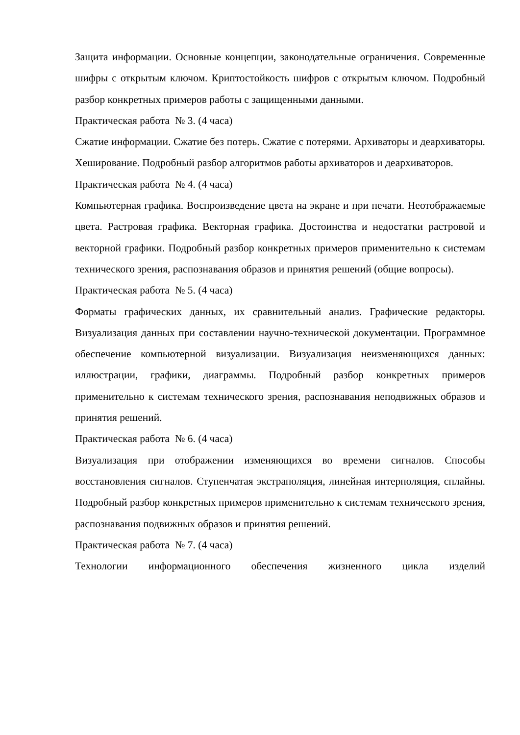Защита информации. Основные концепции, законодательные ограничения. Современные шифры с открытым ключом. Криптостойкость шифров с открытым ключом. Подробный разбор конкретных примеров работы с защищенными данными.
Практическая работа № 3. (4 часа)
Сжатие информации. Сжатие без потерь. Сжатие с потерями. Архиваторы и деархиваторы. Хеширование. Подробный разбор алгоритмов работы архиваторов и деархиваторов.
Практическая работа № 4. (4 часа)
Компьютерная графика. Воспроизведение цвета на экране и при печати. Неотображаемые цвета. Растровая графика. Векторная графика. Достоинства и недостатки растровой и векторной графики. Подробный разбор конкретных примеров применительно к системам технического зрения, распознавания образов и принятия решений (общие вопросы).
Практическая работа № 5. (4 часа)
Форматы графических данных, их сравнительный анализ. Графические редакторы. Визуализация данных при составлении научно-технической документации. Программное обеспечение компьютерной визуализации. Визуализация неизменяющихся данных: иллюстрации, графики, диаграммы. Подробный разбор конкретных примеров применительно к системам технического зрения, распознавания неподвижных образов и принятия решений.
Практическая работа № 6. (4 часа)
Визуализация при отображении изменяющихся во времени сигналов. Способы восстановления сигналов. Ступенчатая экстраполяция, линейная интерполяция, сплайны. Подробный разбор конкретных примеров применительно к системам технического зрения, распознавания подвижных образов и принятия решений.
Практическая работа № 7. (4 часа)
Технологии информационного обеспечения жизненного цикла изделий